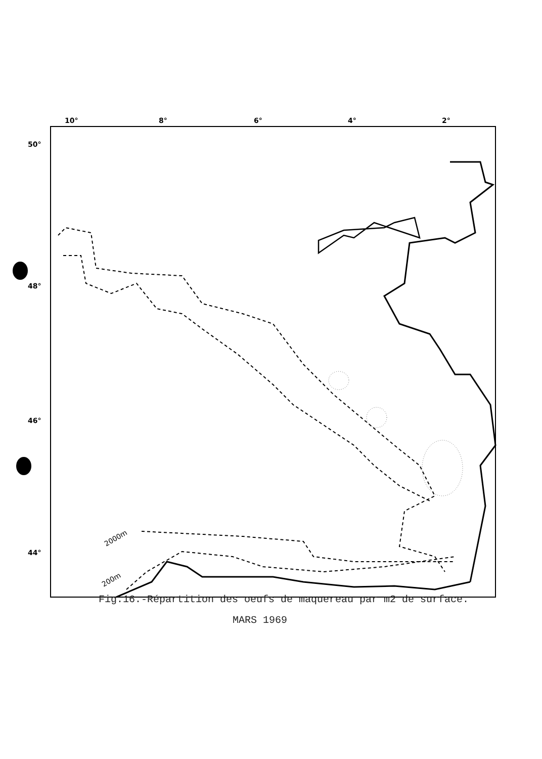10°
8°
6°
4°
2°
50°
48°
46°
44°
2000m
200m
Fig.16.-Répartition des oeufs de maquereau par m2 de surface.
MARS 1969